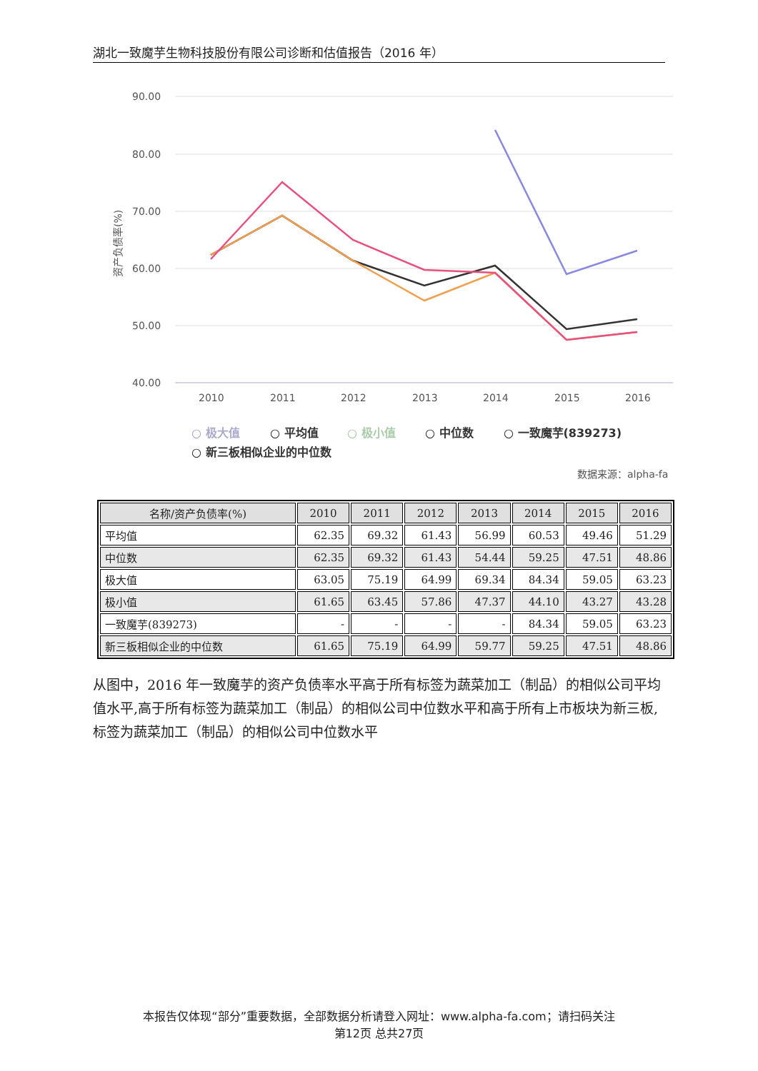湖北一致魔芋生物科技股份有限公司诊断和估值报告（2016 年）
90.00
80.00
70.00
60.00
50.00
40.00
资产负债率(%)
2010
2011
2012
2013
2014
2015
2016
○ 极大值
○ 平均值
○ 极小值
○ 中位数
○ 一致魔芋(839273)
○ 新三板相似企业的中位数
数据来源：alpha-fa
| 名称/资产负债率(%) | 2010 | 2011 | 2012 | 2013 | 2014 | 2015 | 2016 |
| --- | --- | --- | --- | --- | --- | --- | --- |
| 平均值 | 62.35 | 69.32 | 61.43 | 56.99 | 60.53 | 49.46 | 51.29 |
| 中位数 | 62.35 | 69.32 | 61.43 | 54.44 | 59.25 | 47.51 | 48.86 |
| 极大值 | 63.05 | 75.19 | 64.99 | 69.34 | 84.34 | 59.05 | 63.23 |
| 极小值 | 61.65 | 63.45 | 57.86 | 47.37 | 44.10 | 43.27 | 43.28 |
| 一致魔芋(839273) | - | - | - | - | 84.34 | 59.05 | 63.23 |
| 新三板相似企业的中位数 | 61.65 | 75.19 | 64.99 | 59.77 | 59.25 | 47.51 | 48.86 |
从图中，2016 年一致魔芋的资产负债率水平高于所有标签为蔬菜加工（制品）的相似公司平均值水平,高于所有标签为蔬菜加工（制品）的相似公司中位数水平和高于所有上市板块为新三板,标签为蔬菜加工（制品）的相似公司中位数水平
本报告仅体现“部分”重要数据，全部数据分析请登入网址：www.alpha-fa.com；请扫码关注
第12页 总共27页